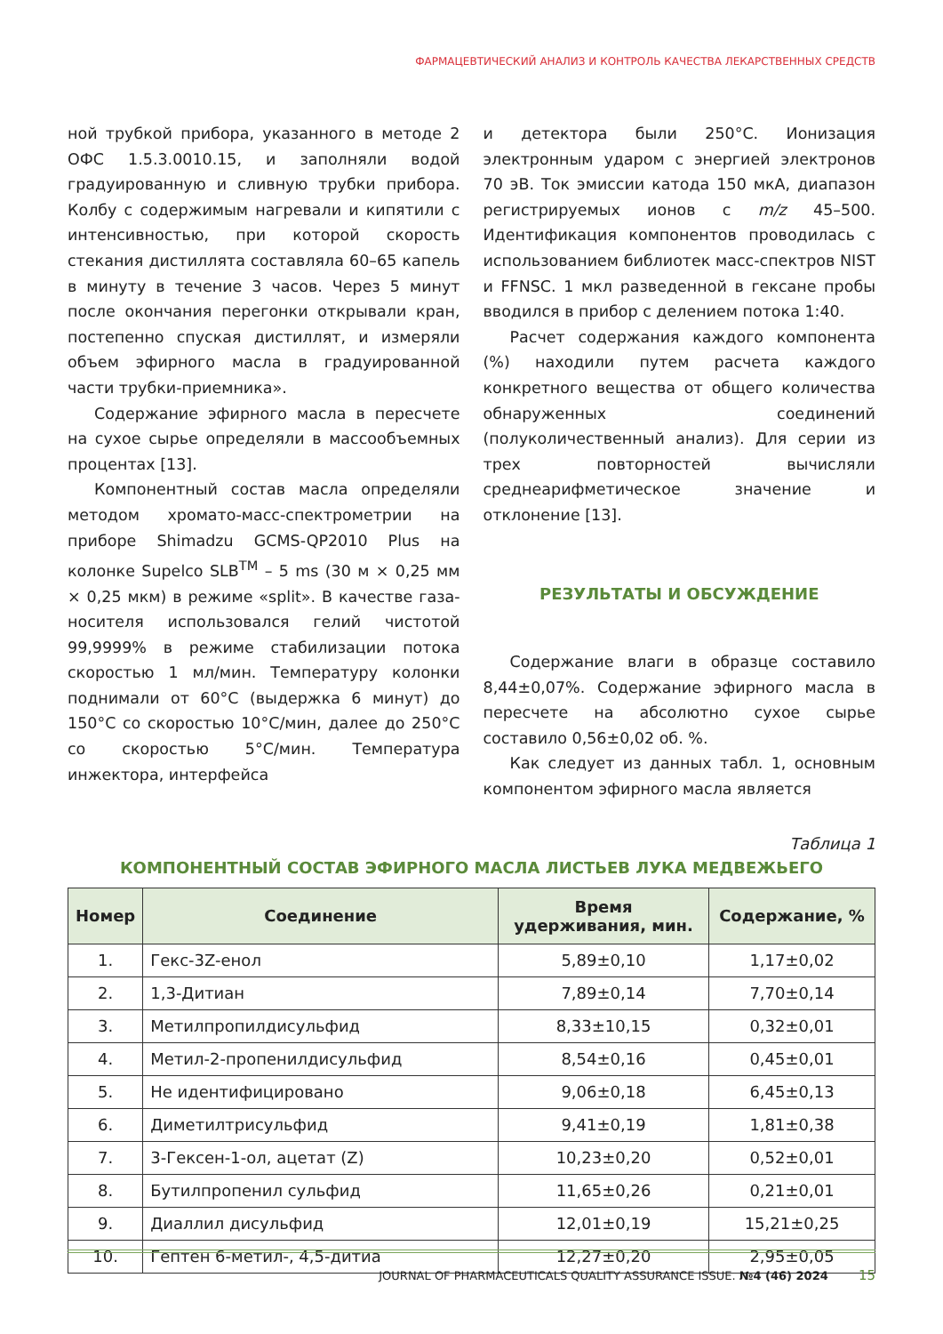ФАРМАЦЕВТИЧЕСКИЙ АНАЛИЗ И КОНТРОЛЬ КАЧЕСТВА ЛЕКАРСТВЕННЫХ СРЕДСТВ
ной трубкой прибора, указанного в методе 2 ОФС 1.5.3.0010.15, и заполняли водой градуированную и сливную трубки прибора. Колбу с содержимым нагревали и кипятили с интенсивностью, при которой скорость стекания дистиллята составляла 60–65 капель в минуту в течение 3 часов. Через 5 минут после окончания перегонки открывали кран, постепенно спуская дистиллят, и измеряли объем эфирного масла в градуированной части трубки-приемника».
Содержание эфирного масла в пересчете на сухое сырье определяли в массообъемных процентах [13].
Компонентный состав масла определяли методом хромато-масс-спектрометрии на приборе Shimadzu GCMS-QP2010 Plus на колонке Supelco SLB<sup>TM</sup> – 5 ms (30 м × 0,25 мм × 0,25 мкм) в режиме «split». В качестве газа-носителя использовался гелий чистотой 99,9999% в режиме стабилизации потока скоростью 1 мл/мин. Температуру колонки поднимали от 60°C (выдержка 6 минут) до 150°C со скоростью 10°C/мин, далее до 250°C со скоростью 5°C/мин. Температура инжектора, интерфейса
и детектора были 250°C. Ионизация электронным ударом с энергией электронов 70 эВ. Ток эмиссии катода 150 мкА, диапазон регистрируемых ионов с m/z 45–500. Идентификация компонентов проводилась с использованием библиотек масс-спектров NIST и FFNSC. 1 мкл разведенной в гексане пробы вводился в прибор с делением потока 1:40.
Расчет содержания каждого компонента (%) находили путем расчета каждого конкретного вещества от общего количества обнаруженных соединений (полуколичественный анализ). Для серии из трех повторностей вычисляли среднеарифметическое значение и отклонение [13].
РЕЗУЛЬТАТЫ И ОБСУЖДЕНИЕ
Содержание влаги в образце составило 8,44±0,07%. Содержание эфирного масла в пересчете на абсолютно сухое сырье составило 0,56±0,02 об. %.
Как следует из данных табл. 1, основным компонентом эфирного масла является
Таблица 1
КОМПОНЕНТНЫЙ СОСТАВ ЭФИРНОГО МАСЛА ЛИСТЬЕВ ЛУКА МЕДВЕЖЬЕГО
| Номер | Соединение | Время удерживания, мин. | Содержание, % |
| --- | --- | --- | --- |
| 1. | Гекс-3Z-енол | 5,89±0,10 | 1,17±0,02 |
| 2. | 1,3-Дитиан | 7,89±0,14 | 7,70±0,14 |
| 3. | Метилпропилдисульфид | 8,33±10,15 | 0,32±0,01 |
| 4. | Метил-2-пропенилдисульфид | 8,54±0,16 | 0,45±0,01 |
| 5. | Не идентифицировано | 9,06±0,18 | 6,45±0,13 |
| 6. | Диметилтрисульфид | 9,41±0,19 | 1,81±0,38 |
| 7. | 3-Гексен-1-ол, ацетат (Z) | 10,23±0,20 | 0,52±0,01 |
| 8. | Бутилпропенил сульфид | 11,65±0,26 | 0,21±0,01 |
| 9. | Диаллил дисульфид | 12,01±0,19 | 15,21±0,25 |
| 10. | Гептен 6-метил-, 4,5-дитиа | 12,27±0,20 | 2,95±0,05 |
JOURNAL OF PHARMACEUTICALS QUALITY ASSURANCE ISSUE. №4 (46) 2024 15